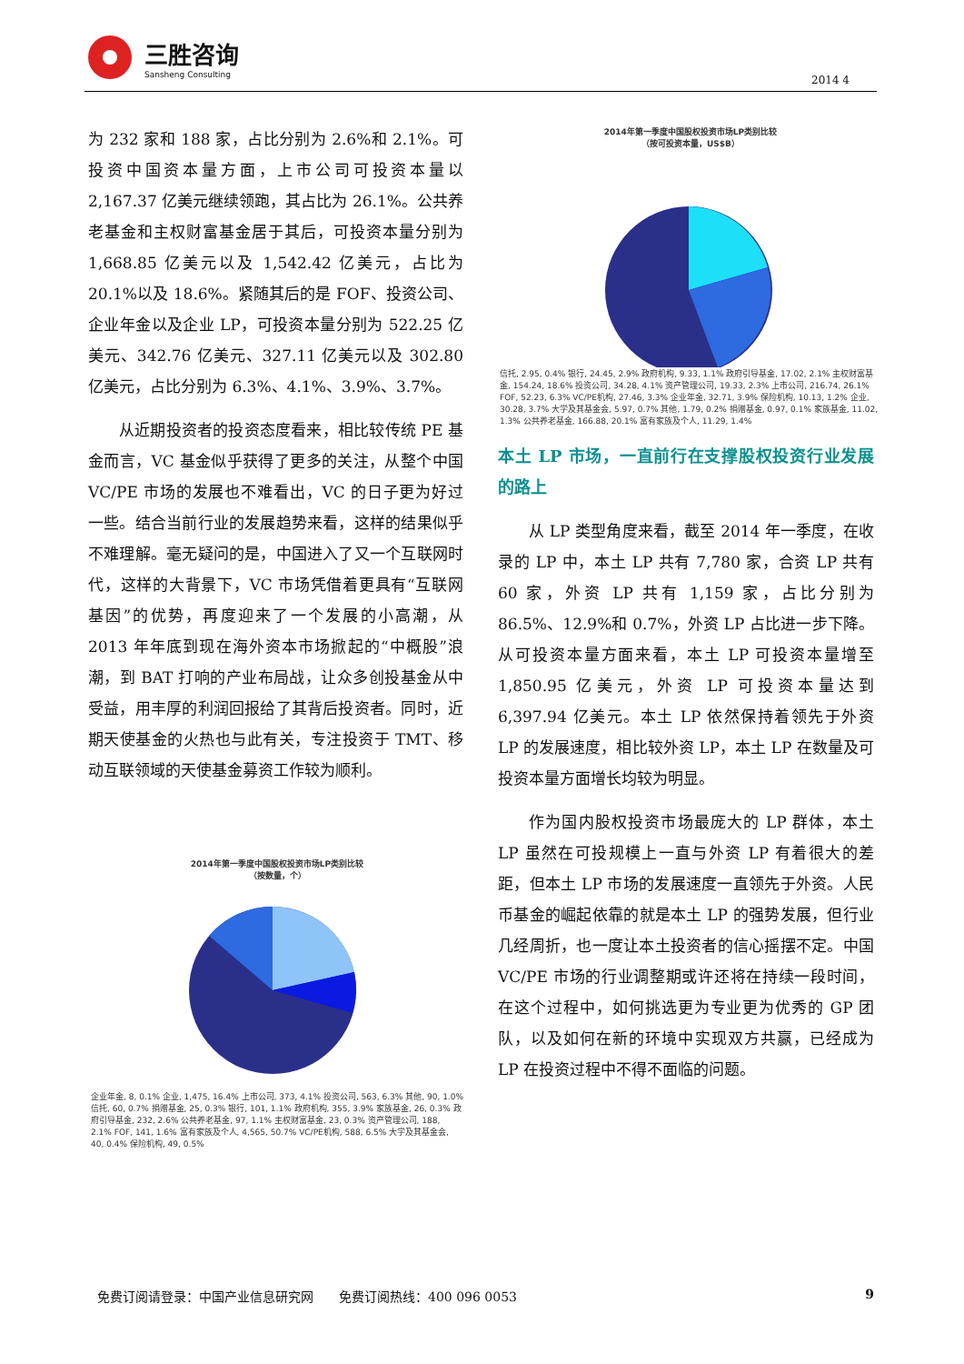三胜咨询
Sansheng Consulting
2014 4
为 232 家和 188 家，占比分别为 2.6%和 2.1%。可投资中国资本量方面，上市公司可投资本量以 2,167.37 亿美元继续领跑，其占比为 26.1%。公共养老基金和主权财富基金居于其后，可投资本量分别为 1,668.85 亿美元以及 1,542.42 亿美元，占比为 20.1%以及 18.6%。紧随其后的是 FOF、投资公司、企业年金以及企业 LP，可投资本量分别为 522.25 亿美元、342.76 亿美元、327.11 亿美元以及 302.80 亿美元，占比分别为 6.3%、4.1%、3.9%、3.7%。
从近期投资者的投资态度看来，相比较传统 PE 基金而言，VC 基金似乎获得了更多的关注，从整个中国 VC/PE 市场的发展也不难看出，VC 的日子更为好过一些。结合当前行业的发展趋势来看，这样的结果似乎不难理解。毫无疑问的是，中国进入了又一个互联网时代，这样的大背景下，VC 市场凭借着更具有“互联网基因”的优势，再度迎来了一个发展的小高潮，从 2013 年年底到现在海外资本市场掀起的“中概股”浪潮，到 BAT 打响的产业布局战，让众多创投基金从中受益，用丰厚的利润回报给了其背后投资者。同时，近期天使基金的火热也与此有关，专注投资于 TMT、移动互联领域的天使基金募资工作较为顺利。
2014年第一季度中国股权投资市场LP类别比较
（按可投资本量，US$B）
信托, 2.95, 0.4% 银行, 24.45, 2.9% 政府机构, 9.33, 1.1% 政府引导基金, 17.02, 2.1% 主权财富基金, 154.24, 18.6% 投资公司, 34.28, 4.1% 资产管理公司, 19.33, 2.3% 上市公司, 216.74, 26.1% FOF, 52.23, 6.3% VC/PE机构, 27.46, 3.3% 企业年金, 32.71, 3.9% 保险机构, 10.13, 1.2% 企业, 30.28, 3.7% 大学及其基金会, 5.97, 0.7% 其他, 1.79, 0.2% 捐赠基金, 0.97, 0.1% 家族基金, 11.02, 1.3% 公共养老基金, 166.88, 20.1% 富有家族及个人, 11.29, 1.4%
本土 LP 市场，一直前行在支撑股权投资行业发展的路上
从 LP 类型角度来看，截至 2014 年一季度，在收录的 LP 中，本土 LP 共有 7,780 家，合资 LP 共有 60 家，外资 LP 共有 1,159 家，占比分别为 86.5%、12.9%和 0.7%，外资 LP 占比进一步下降。从可投资本量方面来看，本土 LP 可投资本量增至 1,850.95 亿美元，外资 LP 可投资本量达到 6,397.94 亿美元。本土 LP 依然保持着领先于外资 LP 的发展速度，相比较外资 LP，本土 LP 在数量及可投资本量方面增长均较为明显。
作为国内股权投资市场最庞大的 LP 群体，本土 LP 虽然在可投规模上一直与外资 LP 有着很大的差距，但本土 LP 市场的发展速度一直领先于外资。人民币基金的崛起依靠的就是本土 LP 的强势发展，但行业几经周折，也一度让本土投资者的信心摇摆不定。中国 VC/PE 市场的行业调整期或许还将在持续一段时间，在这个过程中，如何挑选更为专业更为优秀的 GP 团队，以及如何在新的环境中实现双方共赢，已经成为 LP 在投资过程中不得不面临的问题。
2014年第一季度中国股权投资市场LP类别比较
（按数量，个）
企业年金, 8, 0.1% 企业, 1,475, 16.4% 上市公司, 373, 4.1% 投资公司, 563, 6.3% 其他, 90, 1.0% 信托, 60, 0.7% 捐赠基金, 25, 0.3% 银行, 101, 1.1% 政府机构, 355, 3.9% 家族基金, 26, 0.3% 政府引导基金, 232, 2.6% 公共养老基金, 97, 1.1% 主权财富基金, 23, 0.3% 资产管理公司, 188, 2.1% FOF, 141, 1.6% 富有家族及个人, 4,565, 50.7% VC/PE机构, 588, 6.5% 大学及其基金会, 40, 0.4% 保险机构, 49, 0.5%
免费订阅请登录：中国产业信息研究网　　免费订阅热线：400 096 0053 9